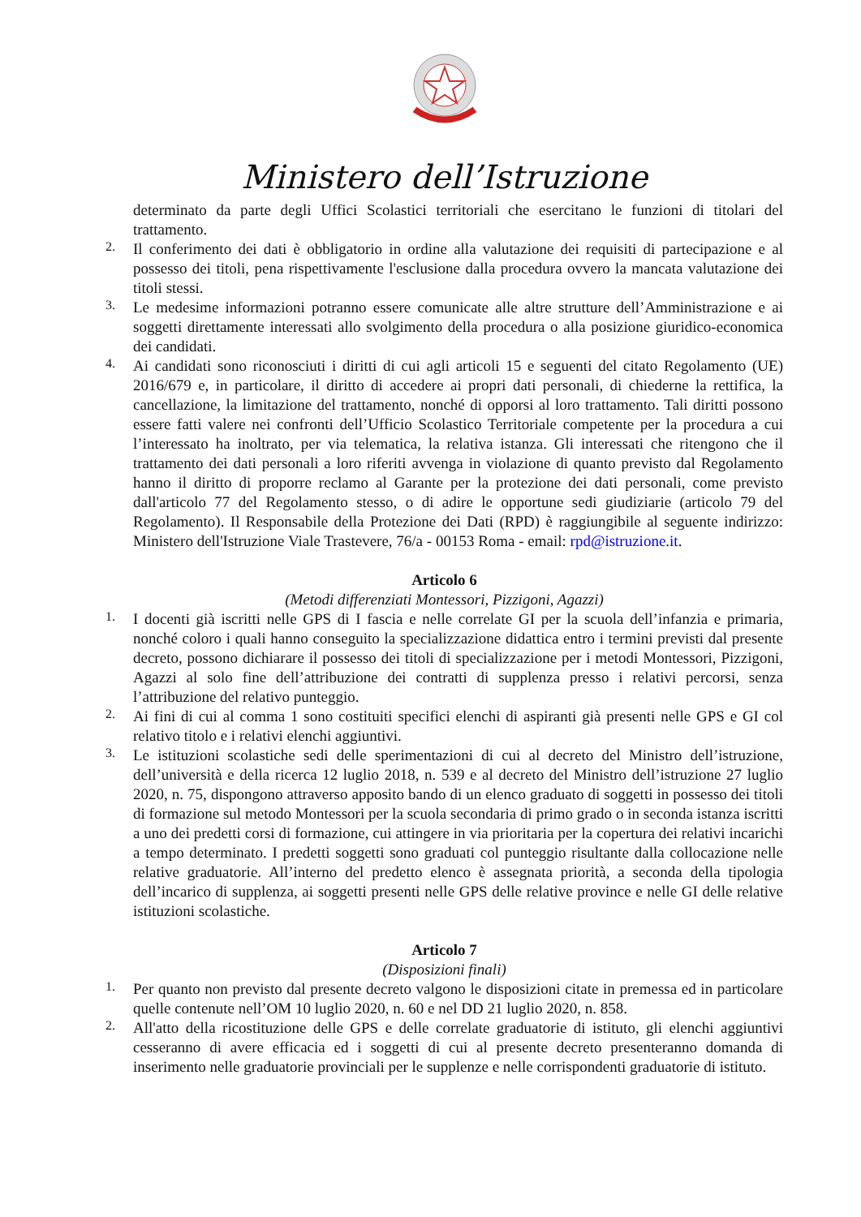Ministero dell’Istruzione
determinato da parte degli Uffici Scolastici territoriali che esercitano le funzioni di titolari del trattamento.
2.
Il conferimento dei dati è obbligatorio in ordine alla valutazione dei requisiti di partecipazione e al possesso dei titoli, pena rispettivamente l'esclusione dalla procedura ovvero la mancata valutazione dei titoli stessi.
3.
Le medesime informazioni potranno essere comunicate alle altre strutture dell’Amministrazione e ai soggetti direttamente interessati allo svolgimento della procedura o alla posizione giuridico-economica dei candidati.
4.
Ai candidati sono riconosciuti i diritti di cui agli articoli 15 e seguenti del citato Regolamento (UE) 2016/679 e, in particolare, il diritto di accedere ai propri dati personali, di chiederne la rettifica, la cancellazione, la limitazione del trattamento, nonché di opporsi al loro trattamento. Tali diritti possono essere fatti valere nei confronti dell’Ufficio Scolastico Territoriale competente per la procedura a cui l’interessato ha inoltrato, per via telematica, la relativa istanza. Gli interessati che ritengono che il trattamento dei dati personali a loro riferiti avvenga in violazione di quanto previsto dal Regolamento hanno il diritto di proporre reclamo al Garante per la protezione dei dati personali, come previsto dall'articolo 77 del Regolamento stesso, o di adire le opportune sedi giudiziarie (articolo 79 del Regolamento). Il Responsabile della Protezione dei Dati (RPD) è raggiungibile al seguente indirizzo: Ministero dell'Istruzione Viale Trastevere, 76/a - 00153 Roma - email: rpd@istruzione.it.
Articolo 6
(Metodi differenziati Montessori, Pizzigoni, Agazzi)
1.
I docenti già iscritti nelle GPS di I fascia e nelle correlate GI per la scuola dell’infanzia e primaria, nonché coloro i quali hanno conseguito la specializzazione didattica entro i termini previsti dal presente decreto, possono dichiarare il possesso dei titoli di specializzazione per i metodi Montessori, Pizzigoni, Agazzi al solo fine dell’attribuzione dei contratti di supplenza presso i relativi percorsi, senza l’attribuzione del relativo punteggio.
2.
Ai fini di cui al comma 1 sono costituiti specifici elenchi di aspiranti già presenti nelle GPS e GI col relativo titolo e i relativi elenchi aggiuntivi.
3.
Le istituzioni scolastiche sedi delle sperimentazioni di cui al decreto del Ministro dell’istruzione, dell’università e della ricerca 12 luglio 2018, n. 539 e al decreto del Ministro dell’istruzione 27 luglio 2020, n. 75, dispongono attraverso apposito bando di un elenco graduato di soggetti in possesso dei titoli di formazione sul metodo Montessori per la scuola secondaria di primo grado o in seconda istanza iscritti a uno dei predetti corsi di formazione, cui attingere in via prioritaria per la copertura dei relativi incarichi a tempo determinato. I predetti soggetti sono graduati col punteggio risultante dalla collocazione nelle relative graduatorie. All’interno del predetto elenco è assegnata priorità, a seconda della tipologia dell’incarico di supplenza, ai soggetti presenti nelle GPS delle relative province e nelle GI delle relative istituzioni scolastiche.
Articolo 7
(Disposizioni finali)
1.
Per quanto non previsto dal presente decreto valgono le disposizioni citate in premessa ed in particolare quelle contenute nell’OM 10 luglio 2020, n. 60 e nel DD 21 luglio 2020, n. 858.
2.
All'atto della ricostituzione delle GPS e delle correlate graduatorie di istituto, gli elenchi aggiuntivi cesseranno di avere efficacia ed i soggetti di cui al presente decreto presenteranno domanda di inserimento nelle graduatorie provinciali per le supplenze e nelle corrispondenti graduatorie di istituto.